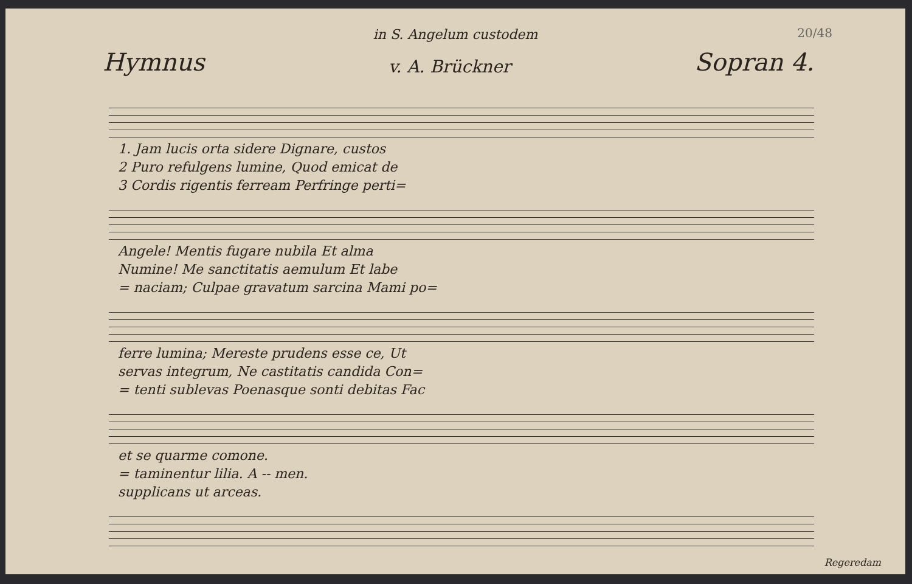in S. Angelum custodem
20/48
Hymnus v. A. Brückner Sopran 4.
1. Jam lucis orta sidere Dignare, custos
2 Puro refulgens lumine, Quod emicat de
3 Cordis rigentis ferream Perfringe perti=
Angele! Mentis fugare nubila Et alma
Numine! Me sanctitatis aemulum Et labe
= naciam; Culpae gravatum sarcina Mami po=
ferre lumina; Mereste prudens esse ce, Ut
servas integrum, Ne castitatis candida Con=
= tenti sublevas Poenasque sonti debitas Fac
et se quarme comone.
= taminentur lilia. A -- men.
supplicans ut arceas.
Regeredam